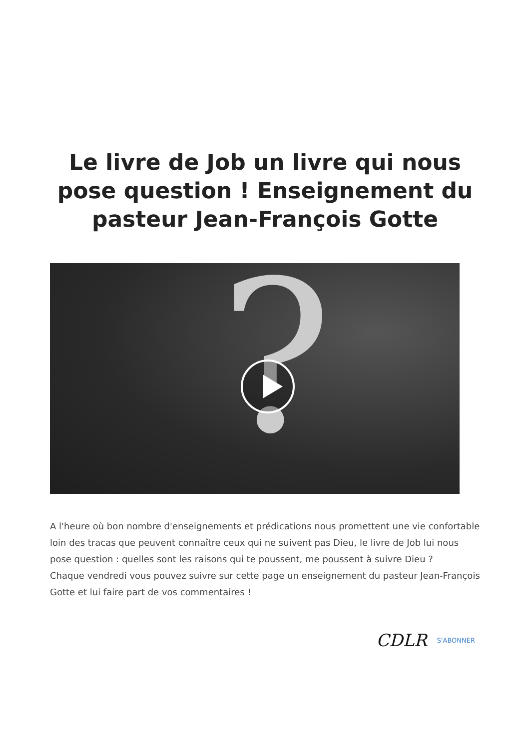Le livre de Job un livre qui nous pose question ! Enseignement du pasteur Jean-François Gotte
?
A l'heure où bon nombre d'enseignements et prédications nous promettent une vie confortable loin des tracas que peuvent connaître ceux qui ne suivent pas Dieu, le livre de Job lui nous pose question : quelles sont les raisons qui te poussent, me poussent à suivre Dieu ?
Chaque vendredi vous pouvez suivre sur cette page un enseignement du pasteur Jean-François Gotte et lui faire part de vos commentaires !
CDLR S'ABONNER